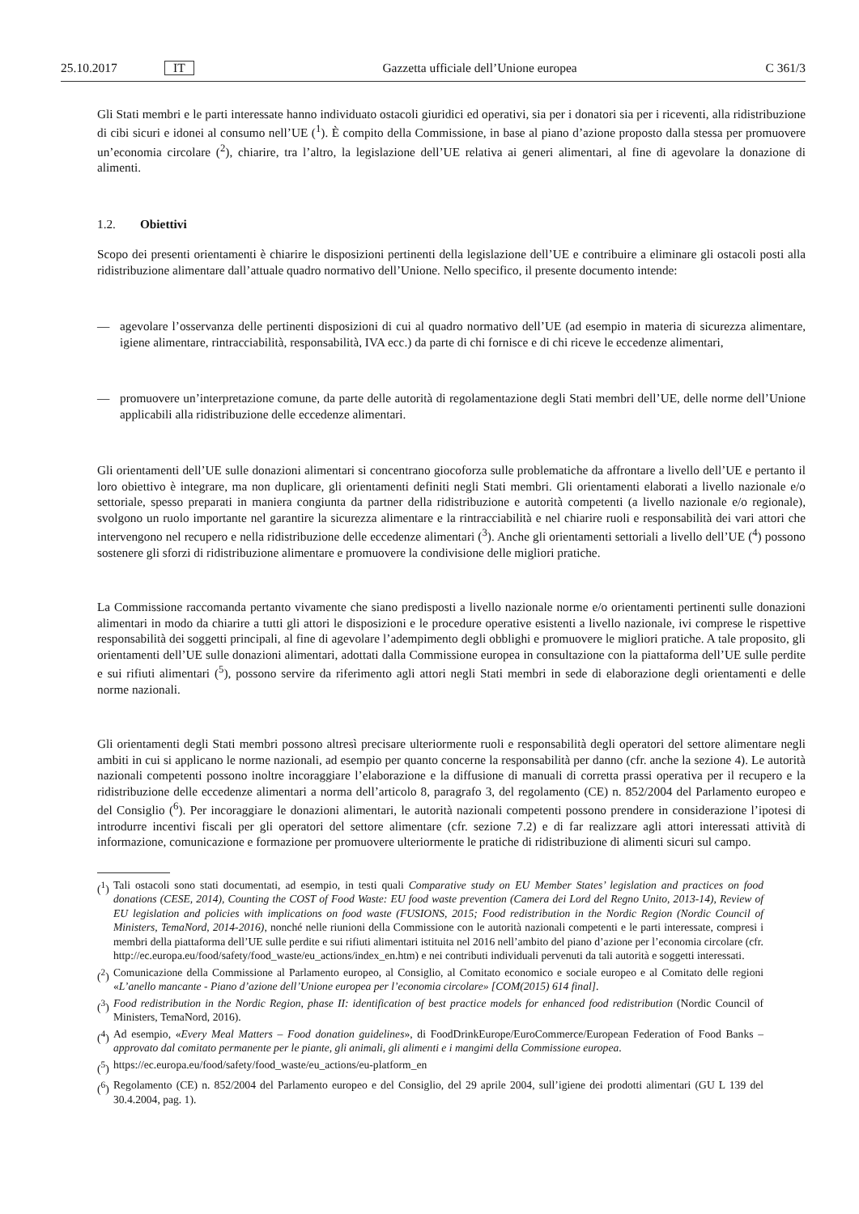25.10.2017 IT Gazzetta ufficiale dell’Unione europea C 361/3
Gli Stati membri e le parti interessate hanno individuato ostacoli giuridici ed operativi, sia per i donatori sia per i riceventi, alla ridistribuzione di cibi sicuri e idonei al consumo nell’UE (<sup>1</sup>). È compito della Commissione, in base al piano d’azione proposto dalla stessa per promuovere un’economia circolare (<sup>2</sup>), chiarire, tra l’altro, la legislazione dell’UE relativa ai generi alimentari, al fine di agevolare la donazione di alimenti.
1.2. Obiettivi
Scopo dei presenti orientamenti è chiarire le disposizioni pertinenti della legislazione dell’UE e contribuire a eliminare gli ostacoli posti alla ridistribuzione alimentare dall’attuale quadro normativo dell’Unione. Nello specifico, il presente documento intende:
— agevolare l’osservanza delle pertinenti disposizioni di cui al quadro normativo dell’UE (ad esempio in materia di sicurezza alimentare, igiene alimentare, rintracciabilità, responsabilità, IVA ecc.) da parte di chi fornisce e di chi riceve le eccedenze alimentari,
— promuovere un’interpretazione comune, da parte delle autorità di regolamentazione degli Stati membri dell’UE, delle norme dell’Unione applicabili alla ridistribuzione delle eccedenze alimentari.
Gli orientamenti dell’UE sulle donazioni alimentari si concentrano giocoforza sulle problematiche da affrontare a livello dell’UE e pertanto il loro obiettivo è integrare, ma non duplicare, gli orientamenti definiti negli Stati membri. Gli orientamenti elaborati a livello nazionale e/o settoriale, spesso preparati in maniera congiunta da partner della ridistribuzione e autorità competenti (a livello nazionale e/o regionale), svolgono un ruolo importante nel garantire la sicurezza alimentare e la rintracciabilità e nel chiarire ruoli e responsabilità dei vari attori che intervengono nel recupero e nella ridistribuzione delle eccedenze alimentari (<sup>3</sup>). Anche gli orientamenti settoriali a livello dell’UE (<sup>4</sup>) possono sostenere gli sforzi di ridistribuzione alimentare e promuovere la condivisione delle migliori pratiche.
La Commissione raccomanda pertanto vivamente che siano predisposti a livello nazionale norme e/o orientamenti pertinenti sulle donazioni alimentari in modo da chiarire a tutti gli attori le disposizioni e le procedure operative esistenti a livello nazionale, ivi comprese le rispettive responsabilità dei soggetti principali, al fine di agevolare l’adempimento degli obblighi e promuovere le migliori pratiche. A tale proposito, gli orientamenti dell’UE sulle donazioni alimentari, adottati dalla Commissione europea in consultazione con la piattaforma dell’UE sulle perdite e sui rifiuti alimentari (<sup>5</sup>), possono servire da riferimento agli attori negli Stati membri in sede di elaborazione degli orientamenti e delle norme nazionali.
Gli orientamenti degli Stati membri possono altresì precisare ulteriormente ruoli e responsabilità degli operatori del settore alimentare negli ambiti in cui si applicano le norme nazionali, ad esempio per quanto concerne la responsabilità per danno (cfr. anche la sezione 4). Le autorità nazionali competenti possono inoltre incoraggiare l’elaborazione e la diffusione di manuali di corretta prassi operativa per il recupero e la ridistribuzione delle eccedenze alimentari a norma dell’articolo 8, paragrafo 3, del regolamento (CE) n. 852/2004 del Parlamento europeo e del Consiglio (<sup>6</sup>). Per incoraggiare le donazioni alimentari, le autorità nazionali competenti possono prendere in considerazione l’ipotesi di introdurre incentivi fiscali per gli operatori del settore alimentare (cfr. sezione 7.2) e di far realizzare agli attori interessati attività di informazione, comunicazione e formazione per promuovere ulteriormente le pratiche di ridistribuzione di alimenti sicuri sul campo.
(<sup>1</sup>)
Tali ostacoli sono stati documentati, ad esempio, in testi quali Comparative study on EU Member States’ legislation and practices on food donations (CESE, 2014), Counting the COST of Food Waste: EU food waste prevention (Camera dei Lord del Regno Unito, 2013-14), Review of EU legislation and policies with implications on food waste (FUSIONS, 2015; Food redistribution in the Nordic Region (Nordic Council of Ministers, TemaNord, 2014-2016), nonché nelle riunioni della Commissione con le autorità nazionali competenti e le parti interessate, compresi i membri della piattaforma dell’UE sulle perdite e sui rifiuti alimentari istituita nel 2016 nell’ambito del piano d’azione per l’economia circolare (cfr. http://ec.europa.eu/food/safety/food_waste/eu_actions/index_en.htm) e nei contributi individuali pervenuti da tali autorità e soggetti interessati.
(<sup>2</sup>)
Comunicazione della Commissione al Parlamento europeo, al Consiglio, al Comitato economico e sociale europeo e al Comitato delle regioni «L’anello mancante - Piano d’azione dell’Unione europea per l’economia circolare» [COM(2015) 614 final].
(<sup>3</sup>)
Food redistribution in the Nordic Region, phase II: identification of best practice models for enhanced food redistribution (Nordic Council of Ministers, TemaNord, 2016).
(<sup>4</sup>)
Ad esempio, «Every Meal Matters – Food donation guidelines», di FoodDrinkEurope/EuroCommerce/European Federation of Food Banks – approvato dal comitato permanente per le piante, gli animali, gli alimenti e i mangimi della Commissione europea.
(<sup>5</sup>)
https://ec.europa.eu/food/safety/food_waste/eu_actions/eu-platform_en
(<sup>6</sup>)
Regolamento (CE) n. 852/2004 del Parlamento europeo e del Consiglio, del 29 aprile 2004, sull’igiene dei prodotti alimentari (GU L 139 del 30.4.2004, pag. 1).